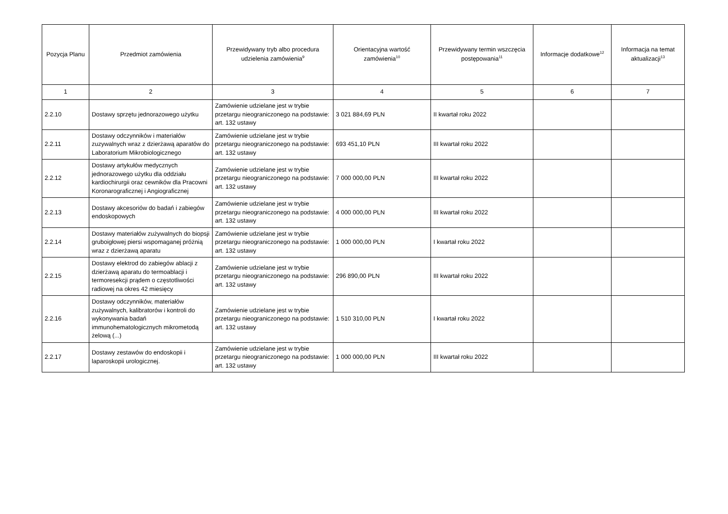| Pozycja Planu | Przedmiot zamówienia | Przewidywany tryb albo procedura udzielenia zamówienia<sup>9</sup> | Orientacyjna wartość zamówienia<sup>10</sup> | Przewidywany termin wszczęcia postępowania<sup>11</sup> | Informacje dodatkowe<sup>12</sup> | Informacja na temat aktualizacji<sup>13</sup> |
| --- | --- | --- | --- | --- | --- | --- |
| 1 | 2 | 3 | 4 | 5 | 6 | 7 |
| 2.2.10 | Dostawy sprzętu jednorazowego użytku | Zamówienie udzielane jest w trybie przetargu nieograniczonego na podstawie: art. 132 ustawy | 3 021 884,69 PLN | II kwartał roku 2022 | | |
| 2.2.11 | Dostawy odczynników i materiałów zuzywalnych wraz z dzierżawą aparatów do Laboratorium Mikrobiologicznego | Zamówienie udzielane jest w trybie przetargu nieograniczonego na podstawie: art. 132 ustawy | 693 451,10 PLN | III kwartał roku 2022 | | |
| 2.2.12 | Dostawy artykułów medycznych jednorazowego użytku dla oddziału kardiochirurgii oraz cewników dla Pracowni Koronarograficznej i Angiograficznej | Zamówienie udzielane jest w trybie przetargu nieograniczonego na podstawie: art. 132 ustawy | 7 000 000,00 PLN | III kwartał roku 2022 | | |
| 2.2.13 | Dostawy akcesoriów do badań i zabiegów endoskopowych | Zamówienie udzielane jest w trybie przetargu nieograniczonego na podstawie: art. 132 ustawy | 4 000 000,00 PLN | III kwartał roku 2022 | | |
| 2.2.14 | Dostawy materiałów zużywalnych do biopsji gruboigłowej piersi wspomaganej próżnią wraz z dzierżawą aparatu | Zamówienie udzielane jest w trybie przetargu nieograniczonego na podstawie: art. 132 ustawy | 1 000 000,00 PLN | I kwartał roku 2022 | | |
| 2.2.15 | Dostawy elektrod do zabiegów ablacji z dzierżawą aparatu do termoablacji i termoresekcji prądem o częstotliwości radiowej na okres 42 miesięcy | Zamówienie udzielane jest w trybie przetargu nieograniczonego na podstawie: art. 132 ustawy | 296 890,00 PLN | III kwartał roku 2022 | | |
| 2.2.16 | Dostawy odczynników, materiałów zużywalnych, kalibratorów i kontroli do wykonywania badań immunohematologicznych mikrometodą żelową (...) | Zamówienie udzielane jest w trybie przetargu nieograniczonego na podstawie: art. 132 ustawy | 1 510 310,00 PLN | I kwartał roku 2022 | | |
| 2.2.17 | Dostawy zestawów do endoskopii i laparoskopii urologicznej. | Zamówienie udzielane jest w trybie przetargu nieograniczonego na podstawie: art. 132 ustawy | 1 000 000,00 PLN | III kwartał roku 2022 | | |